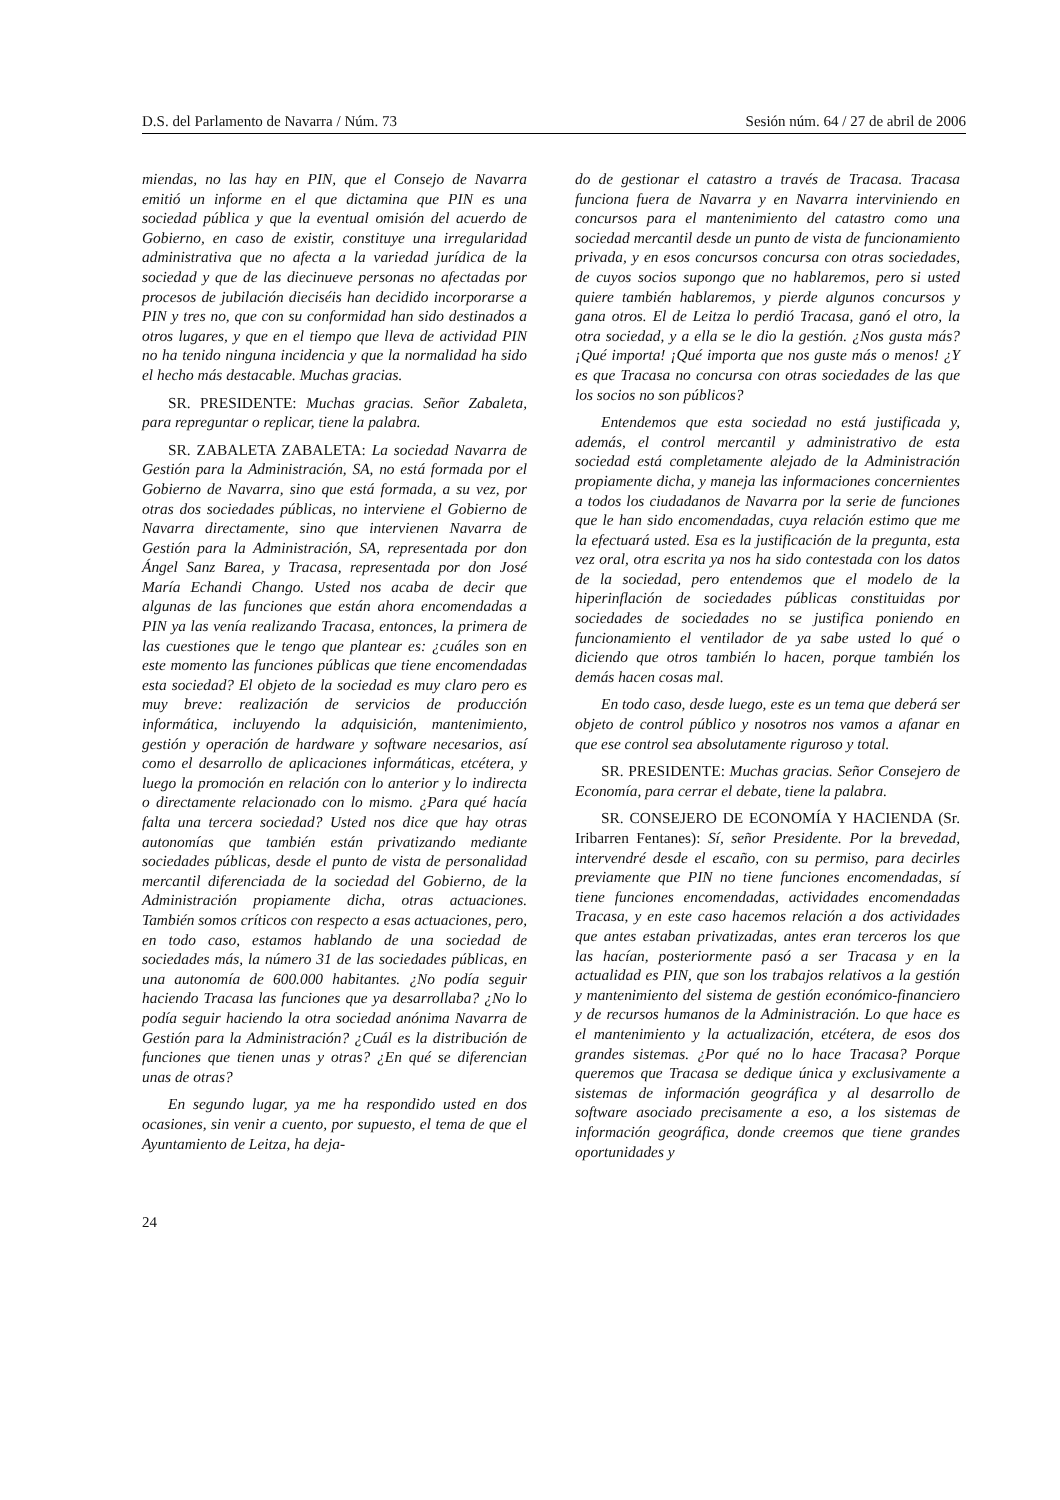D.S. del Parlamento de Navarra / Núm. 73 Sesión núm. 64 / 27 de abril de 2006
miendas, no las hay en PIN, que el Consejo de Navarra emitió un informe en el que dictamina que PIN es una sociedad pública y que la eventual omisión del acuerdo de Gobierno, en caso de existir, constituye una irregularidad administrativa que no afecta a la variedad jurídica de la sociedad y que de las diecinueve personas no afectadas por procesos de jubilación dieciséis han decidido incorporarse a PIN y tres no, que con su conformidad han sido destinados a otros lugares, y que en el tiempo que lleva de actividad PIN no ha tenido ninguna incidencia y que la normalidad ha sido el hecho más destacable. Muchas gracias.
SR. PRESIDENTE: Muchas gracias. Señor Zabaleta, para repreguntar o replicar, tiene la palabra.
SR. ZABALETA ZABALETA: La sociedad Navarra de Gestión para la Administración, SA, no está formada por el Gobierno de Navarra, sino que está formada, a su vez, por otras dos sociedades públicas, no interviene el Gobierno de Navarra directamente, sino que intervienen Navarra de Gestión para la Administración, SA, representada por don Ángel Sanz Barea, y Tracasa, representada por don José María Echandi Chango. Usted nos acaba de decir que algunas de las funciones que están ahora encomendadas a PIN ya las venía realizando Tracasa, entonces, la primera de las cuestiones que le tengo que plantear es: ¿cuáles son en este momento las funciones públicas que tiene encomendadas esta sociedad? El objeto de la sociedad es muy claro pero es muy breve: realización de servicios de producción informática, incluyendo la adquisición, mantenimiento, gestión y operación de hardware y software necesarios, así como el desarrollo de aplicaciones informáticas, etcétera, y luego la promoción en relación con lo anterior y lo indirecta o directamente relacionado con lo mismo. ¿Para qué hacía falta una tercera sociedad? Usted nos dice que hay otras autonomías que también están privatizando mediante sociedades públicas, desde el punto de vista de personalidad mercantil diferenciada de la sociedad del Gobierno, de la Administración propiamente dicha, otras actuaciones. También somos críticos con respecto a esas actuaciones, pero, en todo caso, estamos hablando de una sociedad de sociedades más, la número 31 de las sociedades públicas, en una autonomía de 600.000 habitantes. ¿No podía seguir haciendo Tracasa las funciones que ya desarrollaba? ¿No lo podía seguir haciendo la otra sociedad anónima Navarra de Gestión para la Administración? ¿Cuál es la distribución de funciones que tienen unas y otras? ¿En qué se diferencian unas de otras?
En segundo lugar, ya me ha respondido usted en dos ocasiones, sin venir a cuento, por supuesto, el tema de que el Ayuntamiento de Leitza, ha deja-
do de gestionar el catastro a través de Tracasa. Tracasa funciona fuera de Navarra y en Navarra interviniendo en concursos para el mantenimiento del catastro como una sociedad mercantil desde un punto de vista de funcionamiento privada, y en esos concursos concursa con otras sociedades, de cuyos socios supongo que no hablaremos, pero si usted quiere también hablaremos, y pierde algunos concursos y gana otros. El de Leitza lo perdió Tracasa, ganó el otro, la otra sociedad, y a ella se le dio la gestión. ¿Nos gusta más? ¡Qué importa! ¡Qué importa que nos guste más o menos! ¿Y es que Tracasa no concursa con otras sociedades de las que los socios no son públicos?
Entendemos que esta sociedad no está justificada y, además, el control mercantil y administrativo de esta sociedad está completamente alejado de la Administración propiamente dicha, y maneja las informaciones concernientes a todos los ciudadanos de Navarra por la serie de funciones que le han sido encomendadas, cuya relación estimo que me la efectuará usted. Esa es la justificación de la pregunta, esta vez oral, otra escrita ya nos ha sido contestada con los datos de la sociedad, pero entendemos que el modelo de la hiperinflación de sociedades públicas constituidas por sociedades de sociedades no se justifica poniendo en funcionamiento el ventilador de ya sabe usted lo qué o diciendo que otros también lo hacen, porque también los demás hacen cosas mal.
En todo caso, desde luego, este es un tema que deberá ser objeto de control público y nosotros nos vamos a afanar en que ese control sea absolutamente riguroso y total.
SR. PRESIDENTE: Muchas gracias. Señor Consejero de Economía, para cerrar el debate, tiene la palabra.
SR. CONSEJERO DE ECONOMÍA Y HACIENDA (Sr. Iribarren Fentanes): Sí, señor Presidente. Por la brevedad, intervendré desde el escaño, con su permiso, para decirles previamente que PIN no tiene funciones encomendadas, sí tiene funciones encomendadas, actividades encomendadas Tracasa, y en este caso hacemos relación a dos actividades que antes estaban privatizadas, antes eran terceros los que las hacían, posteriormente pasó a ser Tracasa y en la actualidad es PIN, que son los trabajos relativos a la gestión y mantenimiento del sistema de gestión económico-financiero y de recursos humanos de la Administración. Lo que hace es el mantenimiento y la actualización, etcétera, de esos dos grandes sistemas. ¿Por qué no lo hace Tracasa? Porque queremos que Tracasa se dedique única y exclusivamente a sistemas de información geográfica y al desarrollo de software asociado precisamente a eso, a los sistemas de información geográfica, donde creemos que tiene grandes oportunidades y
24